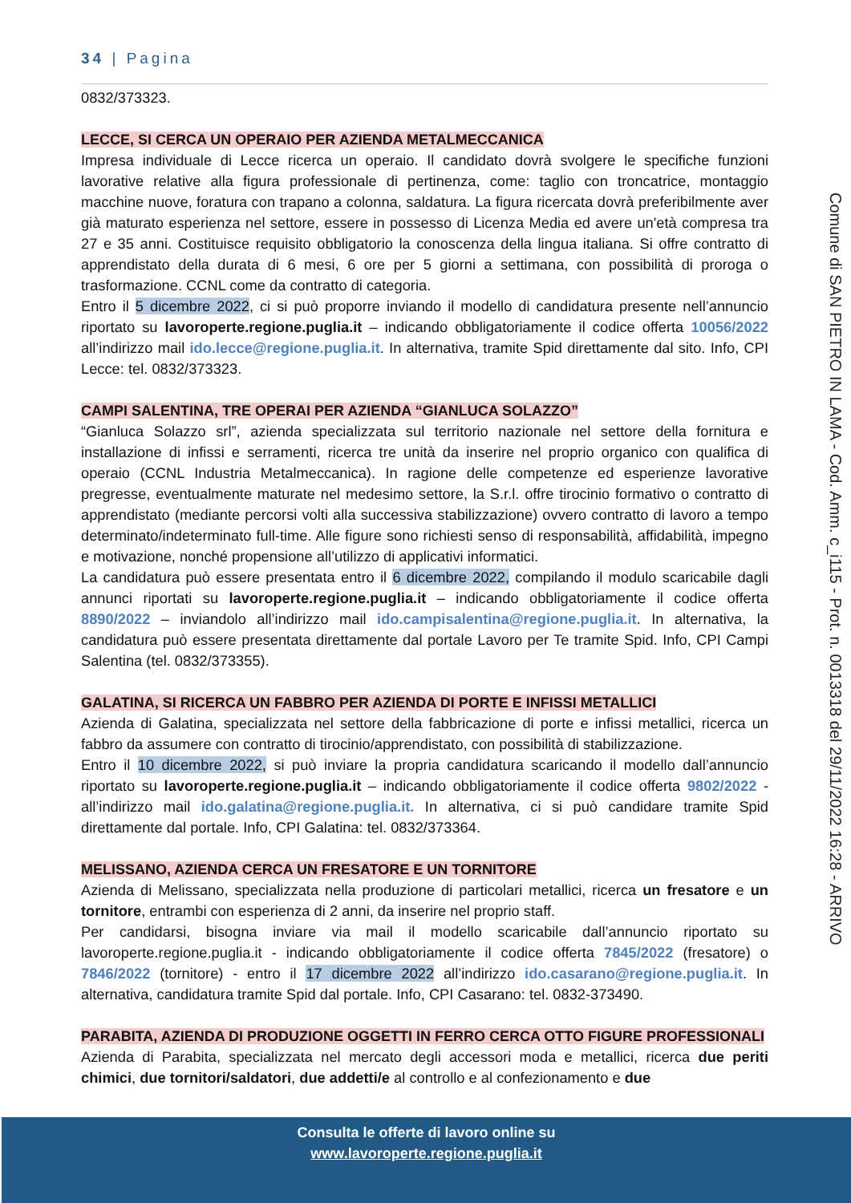34 | Pagina
0832/373323.
LECCE, SI CERCA UN OPERAIO PER AZIENDA METALMECCANICA
Impresa individuale di Lecce ricerca un operaio. Il candidato dovrà svolgere le specifiche funzioni lavorative relative alla figura professionale di pertinenza, come: taglio con troncatrice, montaggio macchine nuove, foratura con trapano a colonna, saldatura. La figura ricercata dovrà preferibilmente aver già maturato esperienza nel settore, essere in possesso di Licenza Media ed avere un'età compresa tra 27 e 35 anni. Costituisce requisito obbligatorio la conoscenza della lingua italiana. Si offre contratto di apprendistato della durata di 6 mesi, 6 ore per 5 giorni a settimana, con possibilità di proroga o trasformazione. CCNL come da contratto di categoria.
Entro il 5 dicembre 2022, ci si può proporre inviando il modello di candidatura presente nell’annuncio riportato su lavoroperte.regione.puglia.it – indicando obbligatoriamente il codice offerta 10056/2022 all’indirizzo mail ido.lecce@regione.puglia.it. In alternativa, tramite Spid direttamente dal sito. Info, CPI Lecce: tel. 0832/373323.
CAMPI SALENTINA, TRE OPERAI PER AZIENDA “GIANLUCA SOLAZZO”
“Gianluca Solazzo srl”, azienda specializzata sul territorio nazionale nel settore della fornitura e installazione di infissi e serramenti, ricerca tre unità da inserire nel proprio organico con qualifica di operaio (CCNL Industria Metalmeccanica). In ragione delle competenze ed esperienze lavorative pregresse, eventualmente maturate nel medesimo settore, la S.r.l. offre tirocinio formativo o contratto di apprendistato (mediante percorsi volti alla successiva stabilizzazione) ovvero contratto di lavoro a tempo determinato/indeterminato full-time. Alle figure sono richiesti senso di responsabilità, affidabilità, impegno e motivazione, nonché propensione all’utilizzo di applicativi informatici.
La candidatura può essere presentata entro il 6 dicembre 2022, compilando il modulo scaricabile dagli annunci riportati su lavoroperte.regione.puglia.it – indicando obbligatoriamente il codice offerta 8890/2022 – inviandolo all’indirizzo mail ido.campisalentina@regione.puglia.it. In alternativa, la candidatura può essere presentata direttamente dal portale Lavoro per Te tramite Spid. Info, CPI Campi Salentina (tel. 0832/373355).
GALATINA, SI RICERCA UN FABBRO PER AZIENDA DI PORTE E INFISSI METALLICI
Azienda di Galatina, specializzata nel settore della fabbricazione di porte e infissi metallici, ricerca un fabbro da assumere con contratto di tirocinio/apprendistato, con possibilità di stabilizzazione.
Entro il 10 dicembre 2022, si può inviare la propria candidatura scaricando il modello dall’annuncio riportato su lavoroperte.regione.puglia.it – indicando obbligatoriamente il codice offerta 9802/2022 - all’indirizzo mail ido.galatina@regione.puglia.it. In alternativa, ci si può candidare tramite Spid direttamente dal portale. Info, CPI Galatina: tel. 0832/373364.
MELISSANO, AZIENDA CERCA UN FRESATORE E UN TORNITORE
Azienda di Melissano, specializzata nella produzione di particolari metallici, ricerca un fresatore e un tornitore, entrambi con esperienza di 2 anni, da inserire nel proprio staff.
Per candidarsi, bisogna inviare via mail il modello scaricabile dall’annuncio riportato su lavoroperte.regione.puglia.it - indicando obbligatoriamente il codice offerta 7845/2022 (fresatore) o 7846/2022 (tornitore) - entro il 17 dicembre 2022 all’indirizzo ido.casarano@regione.puglia.it. In alternativa, candidatura tramite Spid dal portale. Info, CPI Casarano: tel. 0832-373490.
PARABITA, AZIENDA DI PRODUZIONE OGGETTI IN FERRO CERCA OTTO FIGURE PROFESSIONALI
Azienda di Parabita, specializzata nel mercato degli accessori moda e metallici, ricerca due periti chimici, due tornitori/saldatori, due addetti/e al controllo e al confezionamento e due
Comune di SAN PIETRO IN LAMA - Cod. Amm. c_i115 - Prot. n. 0013318 del 29/11/2022 16:28 - ARRIVO
Consulta le offerte di lavoro online su
www.lavoroperte.regione.puglia.it